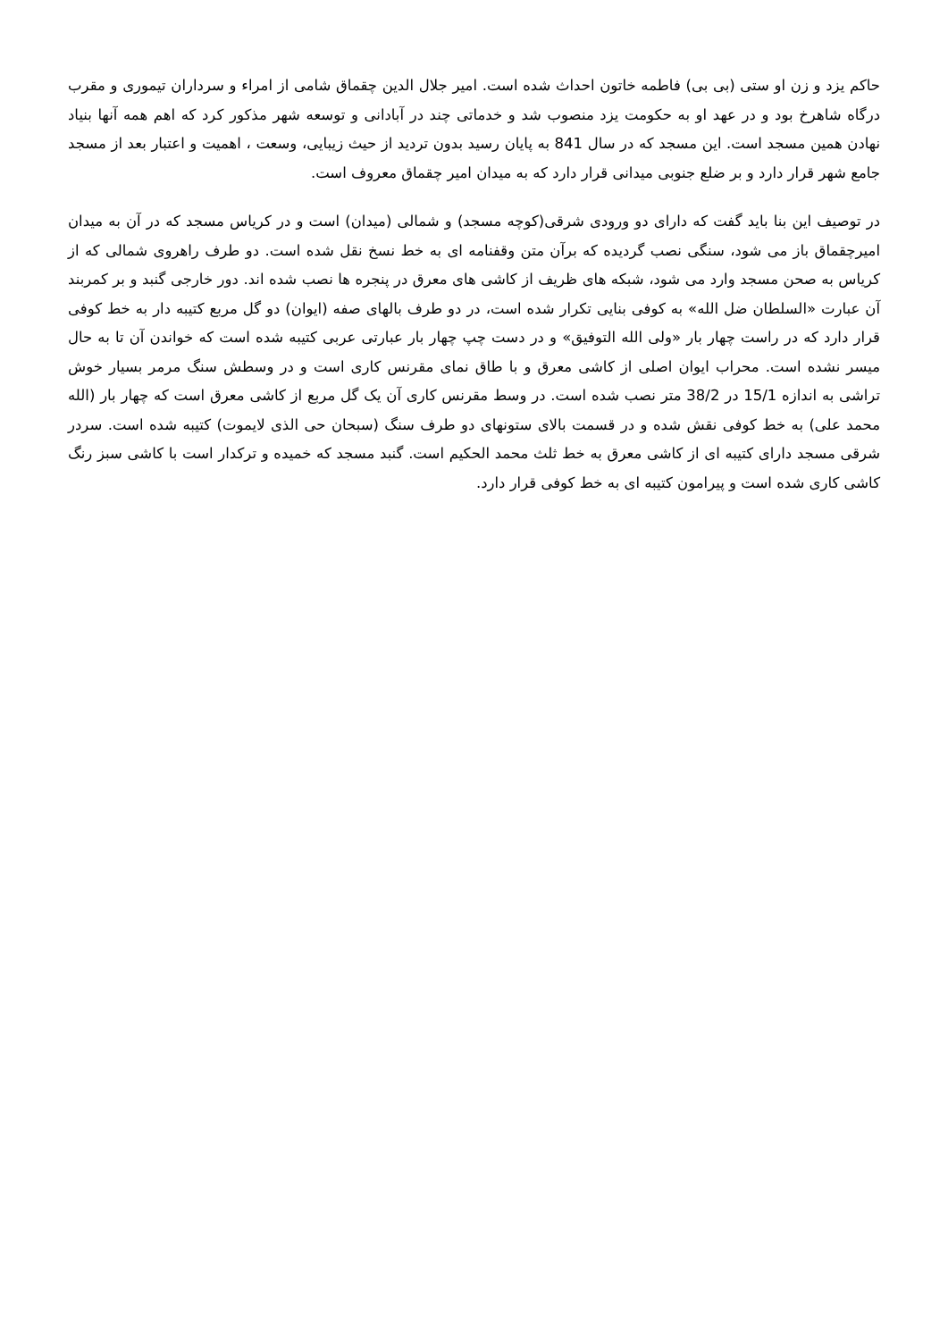حاکم یزد و زن او ستی (بی بی) فاطمه خاتون احداث شده است. امیر جلال الدین چقماق شامی از امراء و سرداران تیموری و مقرب درگاه شاهرخ بود و در عهد او به حکومت یزد منصوب شد و خدماتی چند در آبادانی و توسعه شهر مذکور کرد که اهم همه آنها بنیاد نهادن همین مسجد است. این مسجد که در سال 841 به پایان رسید بدون تردید از حیث زیبایی، وسعت ، اهمیت و اعتبار بعد از مسجد جامع شهر قرار دارد و بر ضلع جنوبی میدانی قرار دارد که به میدان امیر چقماق معروف است.
در توصیف این بنا باید گفت که دارای دو ورودی شرقی(کوچه مسجد) و شمالی (میدان) است و در کریاس مسجد که در آن به میدان امیرچقماق باز می شود، سنگی نصب گردیده که برآن متن وقفنامه ای به خط نسخ نقل شده است. دو طرف راهروی شمالی که از کریاس به صحن مسجد وارد می شود، شبکه های ظریف از کاشی های معرق در پنجره ها نصب شده اند. دور خارجی گنبد و بر کمربند آن عبارت «السلطان ضل الله» به کوفی بنایی تکرار شده است، در دو طرف بالهای صفه (ایوان) دو گل مربع کتیبه دار به خط کوفی قرار دارد که در راست چهار بار «ولی الله التوفیق» و در دست چپ چهار بار عبارتی عربی کتیبه شده است که خواندن آن تا به حال میسر نشده است. محراب ایوان اصلی از کاشی معرق و با طاق نمای مقرنس کاری است و در وسطش سنگ مرمر بسیار خوش تراشی به اندازه 15/1 در 38/2 متر نصب شده است. در وسط مقرنس کاری آن یک گل مربع از کاشی معرق است که چهار بار (الله محمد علی) به خط کوفی نقش شده و در قسمت بالای ستونهای دو طرف سنگ (سبحان حی الذی لایموت) کتیبه شده است. سردر شرقی مسجد دارای کتیبه ای از کاشی معرق به خط ثلث محمد الحکیم است. گنبد مسجد که خمیده و ترکدار است با کاشی سبز رنگ کاشی کاری شده است و پیرامون کتیبه ای به خط کوفی قرار دارد.